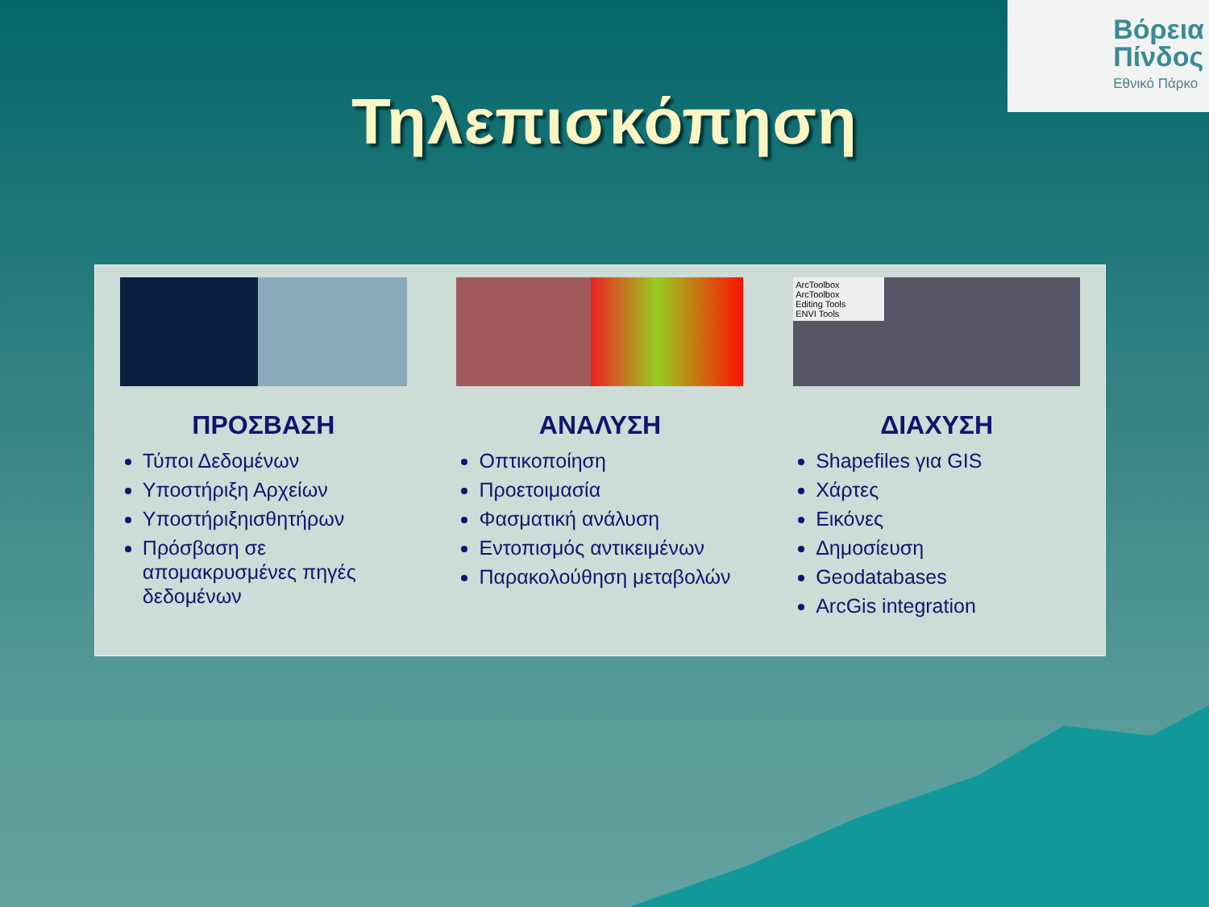Βόρεια
Πίνδος
Εθνικό Πάρκο
Τηλεπισκόπηση
ΠΡΟΣΒΑΣΗ
Τύποι Δεδομένων
Υποστήριξη Αρχείων
Υποστήριξηισθητήρων
Πρόσβαση σε απομακρυσμένες πηγές δεδομένων
ΑΝΑΛΥΣΗ
Οπτικοποίηση
Προετοιμασία
Φασματική ανάλυση
Εντοπισμός αντικειμένων
Παρακολούθηση μεταβολών
ArcToolbox
ArcToolbox
Editing Tools
ENVI Tools
ΔΙΑΧΥΣΗ
Shapefiles για GIS
Χάρτες
Εικόνες
Δημοσίευση
Geodatabases
ArcGis integration